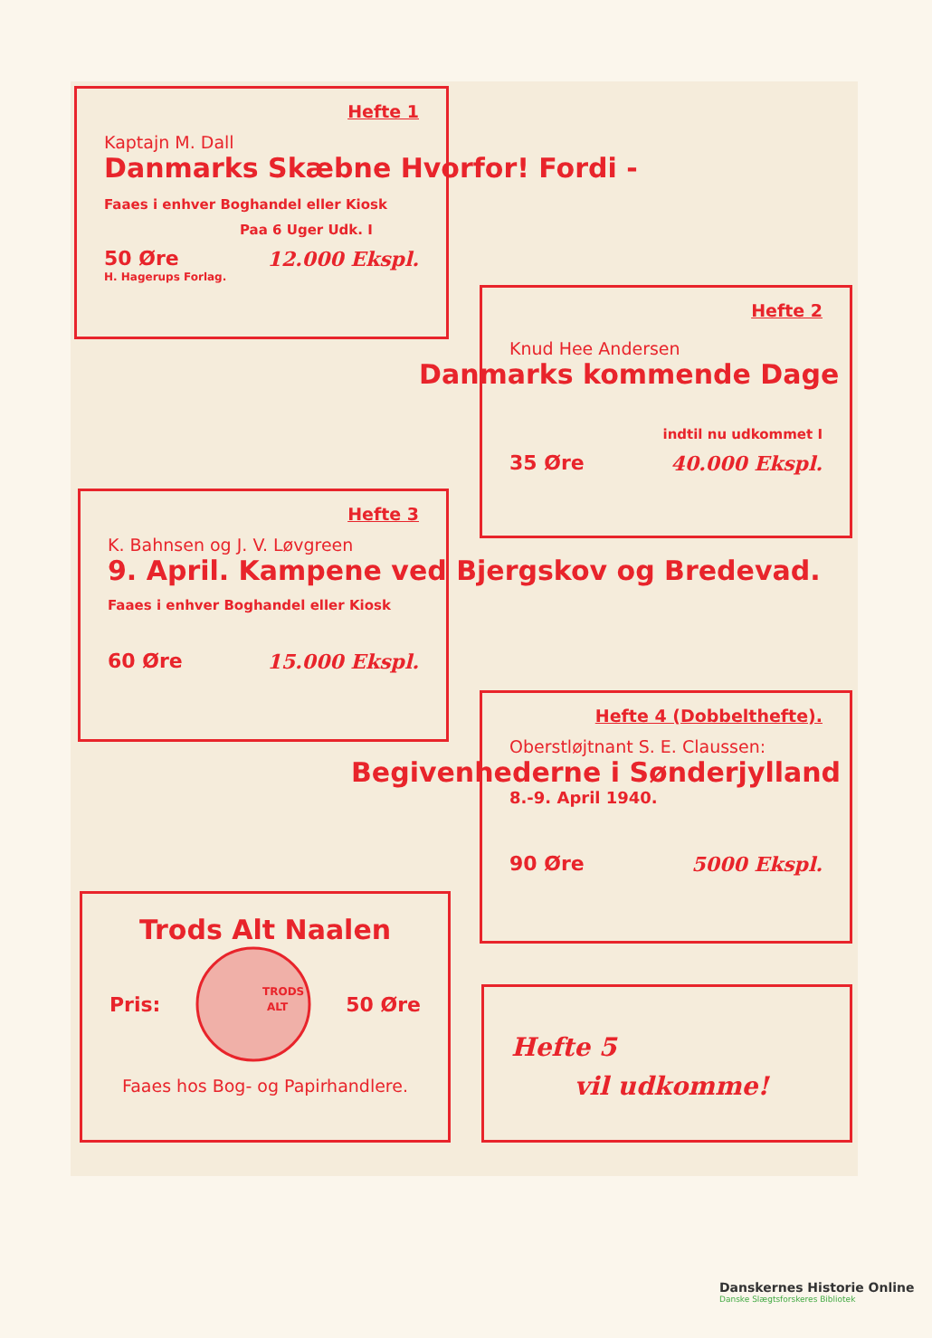Hefte 1
Kaptajn M. Dall
Danmarks Skæbne Hvorfor! Fordi -
Faaes i enhver Boghandel eller Kiosk
Paa 6 Uger Udk. I
50 Øre 12.000 Ekspl.
H. Hagerups Forlag.
Hefte 2
Knud Hee Andersen
Danmarks kommende Dage
indtil nu udkommet I
35 Øre 40.000 Ekspl.
Hefte 3
K. Bahnsen og J. V. Løvgreen
9. April. Kampene ved Bjergskov og Bredevad.
Faaes i enhver Boghandel eller Kiosk
60 Øre 15.000 Ekspl.
Hefte 4 (Dobbelthefte).
Oberstløjtnant S. E. Claussen:
Begivenhederne i Sønderjylland
8.-9. April 1940.
90 Øre 5000 Ekspl.
Trods Alt Naalen
Pris:
TRODS
ALT
50 Øre
Faaes hos Bog- og Papirhandlere.
Hefte 5
vil udkomme!
Danskernes Historie Online
Danske Slægtsforskeres Bibliotek